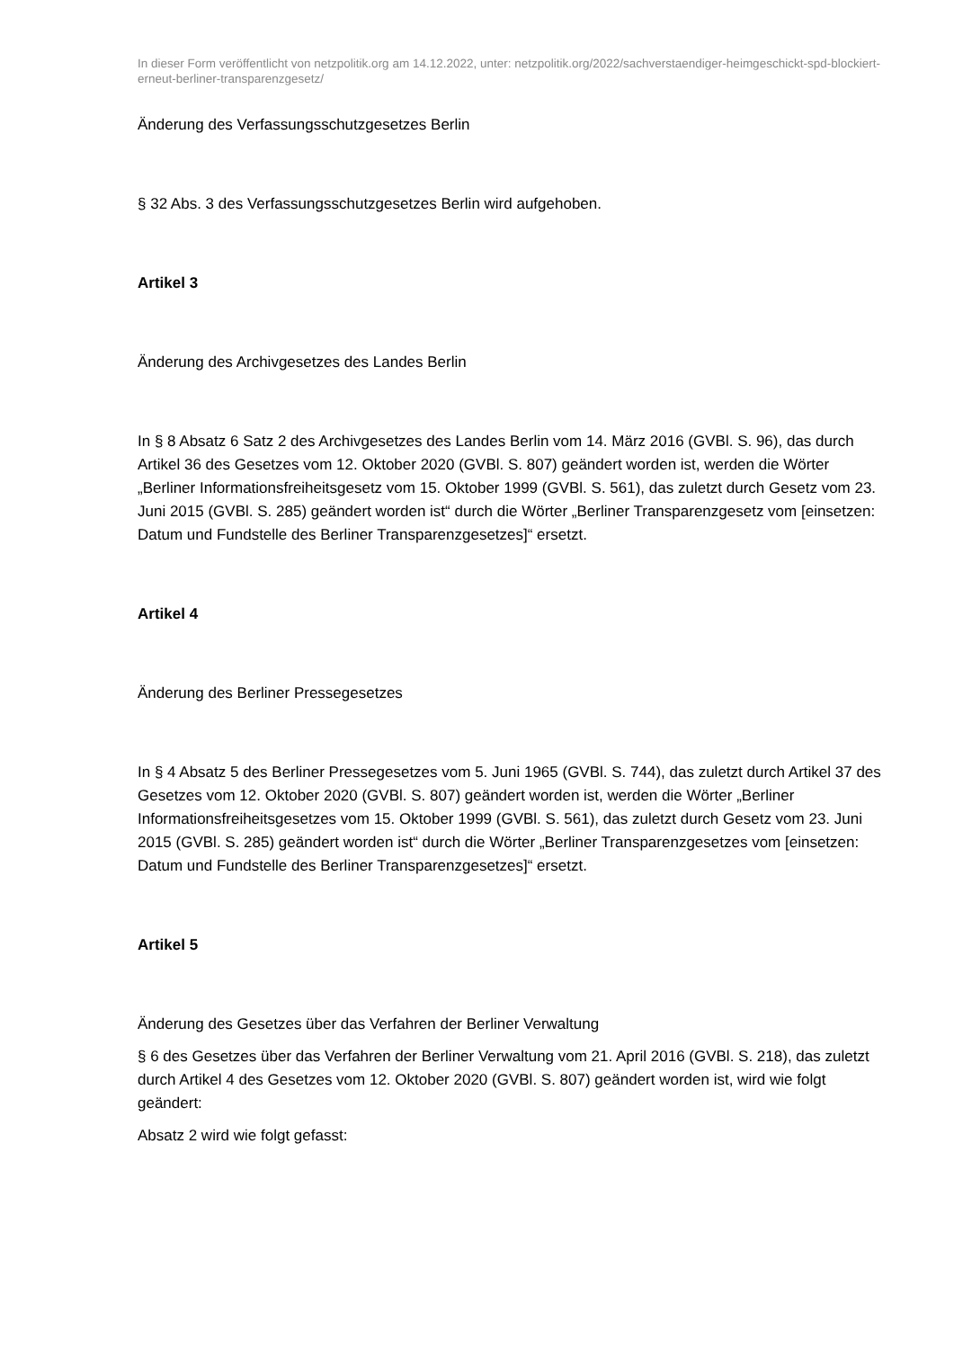In dieser Form veröffentlicht von netzpolitik.org am 14.12.2022, unter: netzpolitik.org/2022/sachverstaendiger-heimgeschickt-spd-blockiert-erneut-berliner-transparenzgesetz/
Änderung des Verfassungsschutzgesetzes Berlin
§ 32 Abs. 3 des Verfassungsschutzgesetzes Berlin wird aufgehoben.
Artikel 3
Änderung des Archivgesetzes des Landes Berlin
In § 8 Absatz 6 Satz 2 des Archivgesetzes des Landes Berlin vom 14. März 2016 (GVBl. S. 96), das durch Artikel 36 des Gesetzes vom 12. Oktober 2020 (GVBl. S. 807) geändert worden ist, werden die Wörter „Berliner Informationsfreiheitsgesetz vom 15. Oktober 1999 (GVBl. S. 561), das zuletzt durch Gesetz vom 23. Juni 2015 (GVBl. S. 285) geändert worden ist“ durch die Wörter „Berliner Transparenzgesetz vom [einsetzen: Datum und Fundstelle des Berliner Transparenzgesetzes]“ ersetzt.
Artikel 4
Änderung des Berliner Pressegesetzes
In § 4 Absatz 5 des Berliner Pressegesetzes vom 5. Juni 1965 (GVBl. S. 744), das zuletzt durch Artikel 37 des Gesetzes vom 12. Oktober 2020 (GVBl. S. 807) geändert worden ist, werden die Wörter „Berliner Informationsfreiheitsgesetzes vom 15. Oktober 1999 (GVBl. S. 561), das zuletzt durch Gesetz vom 23. Juni 2015 (GVBl. S. 285) geändert worden ist“ durch die Wörter „Berliner Transparenzgesetzes vom [einsetzen: Datum und Fundstelle des Berliner Transparenzgesetzes]“ ersetzt.
Artikel 5
Änderung des Gesetzes über das Verfahren der Berliner Verwaltung
§ 6 des Gesetzes über das Verfahren der Berliner Verwaltung vom 21. April 2016 (GVBl. S. 218), das zuletzt durch Artikel 4 des Gesetzes vom 12. Oktober 2020 (GVBl. S. 807) geändert worden ist, wird wie folgt geändert:
Absatz 2 wird wie folgt gefasst: